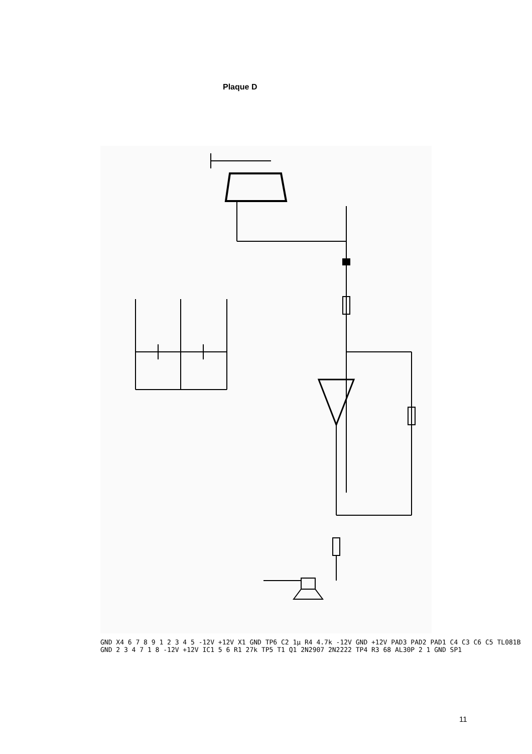Plaque D
GND X4 6 7 8 9 1 2 3 4 5 -12V +12V X1 GND TP6 C2 1µ R4 4.7k -12V GND +12V PAD3 PAD2 PAD1 C4 C3 C6 C5 TL081B GND 2 3 4 7 1 8 -12V +12V IC1 5 6 R1 27k TP5 T1 Q1 2N2907 2N2222 TP4 R3 68 AL30P 2 1 GND SP1
11